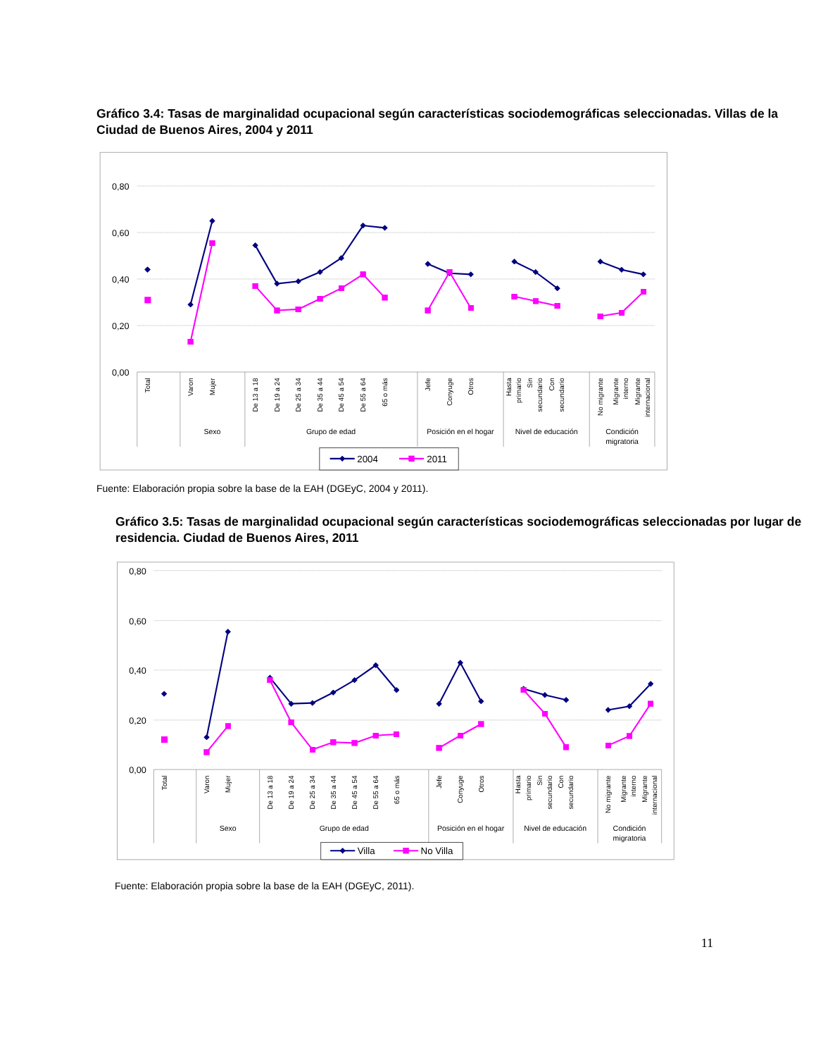Gráfico 3.4: Tasas de marginalidad ocupacional según características sociodemográficas seleccionadas. Villas de la Ciudad de Buenos Aires, 2004 y 2011
0,80
0,60
0,40
0,20
0,00
Total
Varon
Mujer
De 13 a 18
De 19 a 24
De 25 a 34
De 35 a 44
De 45 a 54
De 55 a 64
65 o más
Jefe
Conyuge
Otros
Hasta
primario
Sin
secundario
Con
secundario
No migrante
Migrante
interno
Migrante
internacional
Sexo
Grupo de edad
Posición en el hogar
Nivel de educación
Condición
migratoria
2004
2011
Fuente: Elaboración propia sobre la base de la EAH (DGEyC, 2004 y 2011).
Gráfico 3.5: Tasas de marginalidad ocupacional según características sociodemográficas seleccionadas por lugar de residencia. Ciudad de Buenos Aires, 2011
0,80
0,60
0,40
0,20
0,00
Total
Varon
Mujer
De 13 a 18
De 19 a 24
De 25 a 34
De 35 a 44
De 45 a 54
De 55 a 64
65 o más
Jefe
Conyuge
Otros
Hasta
primario
Sin
secundario
Con
secundario
No migrante
Migrante
interno
Migrante
internacional
Sexo
Grupo de edad
Posición en el hogar
Nivel de educación
Condición
migratoria
Villa
No Villa
Fuente: Elaboración propia sobre la base de la EAH (DGEyC, 2011).
11